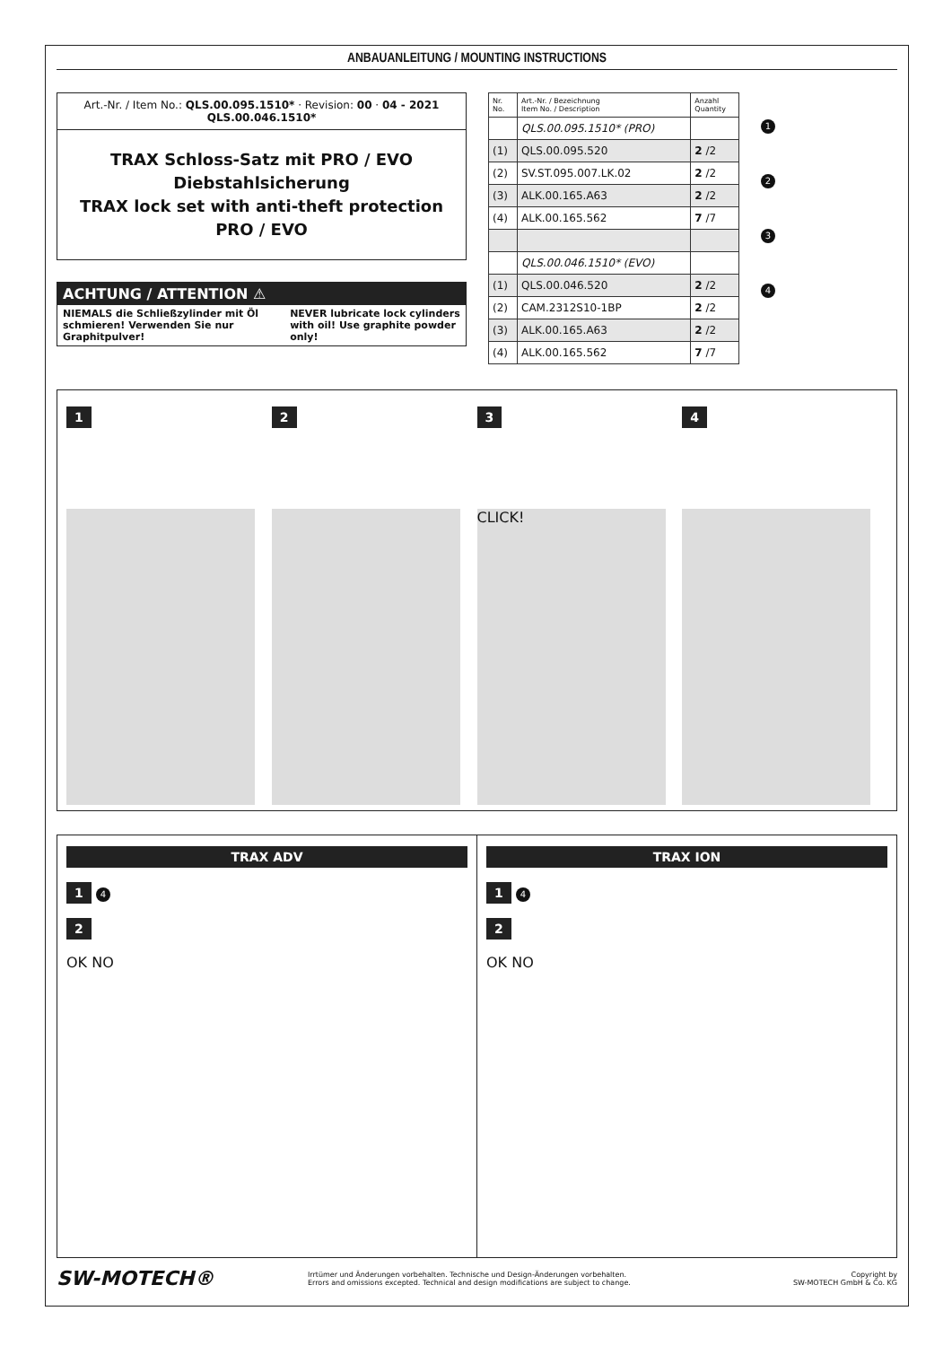ANBAUANLEITUNG / MOUNTING INSTRUCTIONS
Art.-Nr. / Item No.: QLS.00.095.1510* · Revision: 00 · 04 - 2021
QLS.00.046.1510*
TRAX Schloss-Satz mit PRO / EVO Diebstahlsicherung
TRAX lock set with anti-theft protection PRO / EVO
ACHTUNG / ATTENTION ⚠
NIEMALS die Schließzylinder mit Öl schmieren! Verwenden Sie nur Graphitpulver!
NEVER lubricate lock cylinders with oil! Use graphite powder only!
| Nr. No. | Art.-Nr. / Bezeichnung Item No. / Description | Anzahl Quantity |
| --- | --- | --- |
| | QLS.00.095.1510* (PRO) | |
| (1) | QLS.00.095.520 | 2 /2 |
| (2) | SV.ST.095.007.LK.02 | 2 /2 |
| (3) | ALK.00.165.A63 | 2 /2 |
| (4) | ALK.00.165.562 | 7 /7 |
| | QLS.00.046.1510* (EVO) | |
| (1) | QLS.00.046.520 | 2 /2 |
| (2) | CAM.2312S10-1BP | 2 /2 |
| (3) | ALK.00.165.A63 | 2 /2 |
| (4) | ALK.00.165.562 | 7 /7 |
1
2
3
4
1 2 3
CLICK!
4
TRAX ADV
1 4
2
OK NO
TRAX ION
1 4
2
OK NO
SW-MOTECH®
Irrtümer und Änderungen vorbehalten. Technische und Design-Änderungen vorbehalten.
Errors and omissions excepted. Technical and design modifications are subject to change.
Copyright by
SW-MOTECH GmbH & Co. KG